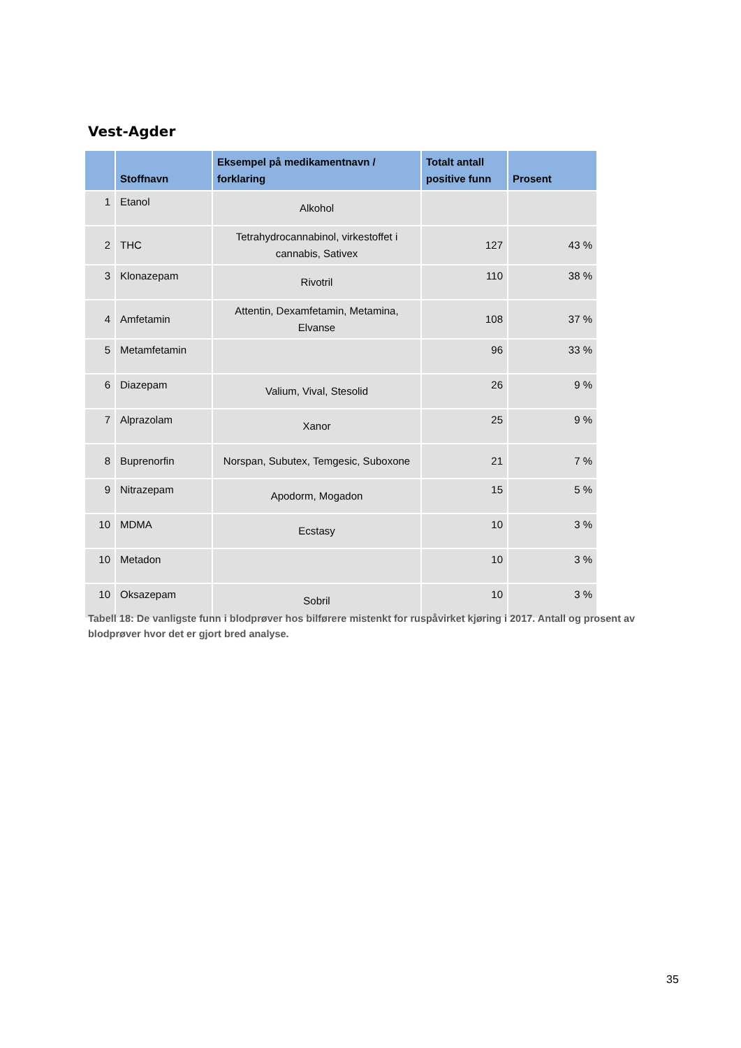Vest-Agder
| | Stoffnavn | Eksempel på medikamentnavn / forklaring | Totalt antall positive funn | Prosent |
| --- | --- | --- | --- | --- |
| 1 | Etanol | Alkohol | | |
| 2 | THC | Tetrahydrocannabinol, virkestoffet i cannabis, Sativex | 127 | 43 % |
| 3 | Klonazepam | Rivotril | 110 | 38 % |
| 4 | Amfetamin | Attentin, Dexamfetamin, Metamina, Elvanse | 108 | 37 % |
| 5 | Metamfetamin | | 96 | 33 % |
| 6 | Diazepam | Valium, Vival, Stesolid | 26 | 9 % |
| 7 | Alprazolam | Xanor | 25 | 9 % |
| 8 | Buprenorfin | Norspan, Subutex, Temgesic, Suboxone | 21 | 7 % |
| 9 | Nitrazepam | Apodorm, Mogadon | 15 | 5 % |
| 10 | MDMA | Ecstasy | 10 | 3 % |
| 10 | Metadon | | 10 | 3 % |
| 10 | Oksazepam | Sobril | 10 | 3 % |
Tabell 18: De vanligste funn i blodprøver hos bilførere mistenkt for ruspåvirket kjøring i 2017. Antall og prosent av blodprøver hvor det er gjort bred analyse.
35